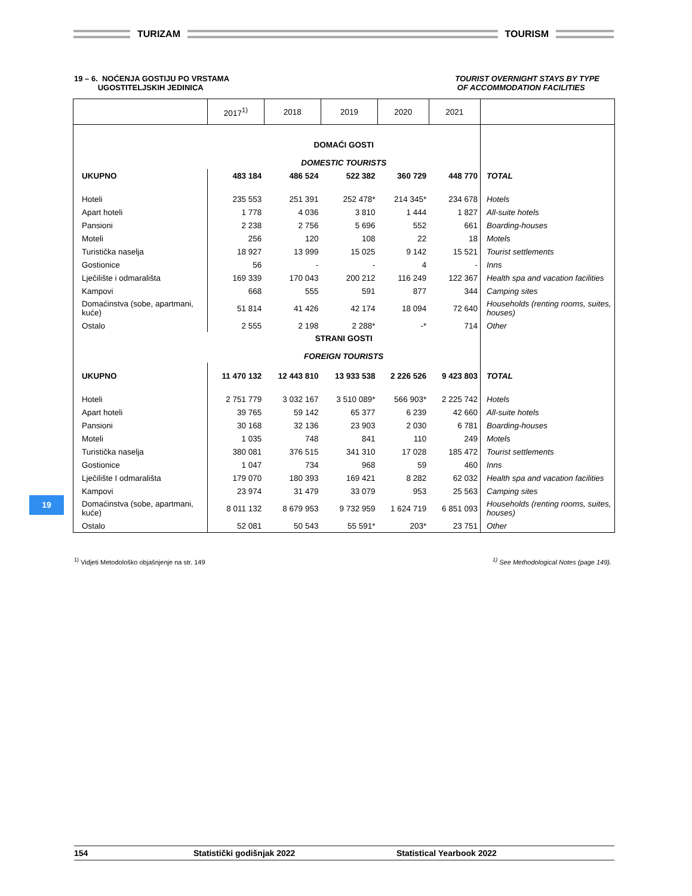TURIZAM TOURISM
19 – 6. NOĆENJA GOSTIJU PO VRSTAMA
UGOSTITELJSKIH JEDINICA
TOURIST OVERNIGHT STAYS BY TYPE
OF ACCOMMODATION FACILITIES
| | 2017<sup>1)</sup> | 2018 | 2019 | 2020 | 2021 | |
| --- | --- | --- | --- | --- | --- | --- |
| | DOMAĆI GOSTI DOMESTIC TOURISTS | | | | | |
| UKUPNO | 483 184 | 486 524 | 522 382 | 360 729 | 448 770 | TOTAL |
| Hoteli | 235 553 | 251 391 | 252 478* | 214 345* | 234 678 | Hotels |
| Apart hoteli | 1 778 | 4 036 | 3 810 | 1 444 | 1 827 | All-suite hotels |
| Pansioni | 2 238 | 2 756 | 5 696 | 552 | 661 | Boarding-houses |
| Moteli | 256 | 120 | 108 | 22 | 18 | Motels |
| Turistička naselja | 18 927 | 13 999 | 15 025 | 9 142 | 15 521 | Tourist settlements |
| Gostionice | 56 | - | - | 4 | - | Inns |
| Lječilište i odmarališta | 169 339 | 170 043 | 200 212 | 116 249 | 122 367 | Health spa and vacation facilities |
| Kampovi | 668 | 555 | 591 | 877 | 344 | Camping sites |
| Domaćinstva (sobe, apartmani, kuće) | 51 814 | 41 426 | 42 174 | 18 094 | 72 640 | Households (renting rooms, suites, houses) |
| Ostalo | 2 555 | 2 198 | 2 288* | -* | 714 | Other |
| | STRANI GOSTI FOREIGN TOURISTS | | | | | |
| UKUPNO | 11 470 132 | 12 443 810 | 13 933 538 | 2 226 526 | 9 423 803 | TOTAL |
| Hoteli | 2 751 779 | 3 032 167 | 3 510 089* | 566 903* | 2 225 742 | Hotels |
| Apart hoteli | 39 765 | 59 142 | 65 377 | 6 239 | 42 660 | All-suite hotels |
| Pansioni | 30 168 | 32 136 | 23 903 | 2 030 | 6 781 | Boarding-houses |
| Moteli | 1 035 | 748 | 841 | 110 | 249 | Motels |
| Turistička naselja | 380 081 | 376 515 | 341 310 | 17 028 | 185 472 | Tourist settlements |
| Gostionice | 1 047 | 734 | 968 | 59 | 460 | Inns |
| Lječilište I odmarališta | 179 070 | 180 393 | 169 421 | 8 282 | 62 032 | Health spa and vacation facilities |
| Kampovi | 23 974 | 31 479 | 33 079 | 953 | 25 563 | Camping sites |
| Domaćinstva (sobe, apartmani, kuće) | 8 011 132 | 8 679 953 | 9 732 959 | 1 624 719 | 6 851 093 | Households (renting rooms, suites, houses) |
| Ostalo | 52 081 | 50 543 | 55 591* | 203* | 23 751 | Other |
<sup>1)</sup> Vidjeti Metodološko objašnjenje na str. 149
<sup>1)</sup> See Methodological Notes (page 149).
19
154 Statistički godišnjak 2022 Statistical Yearbook 2022